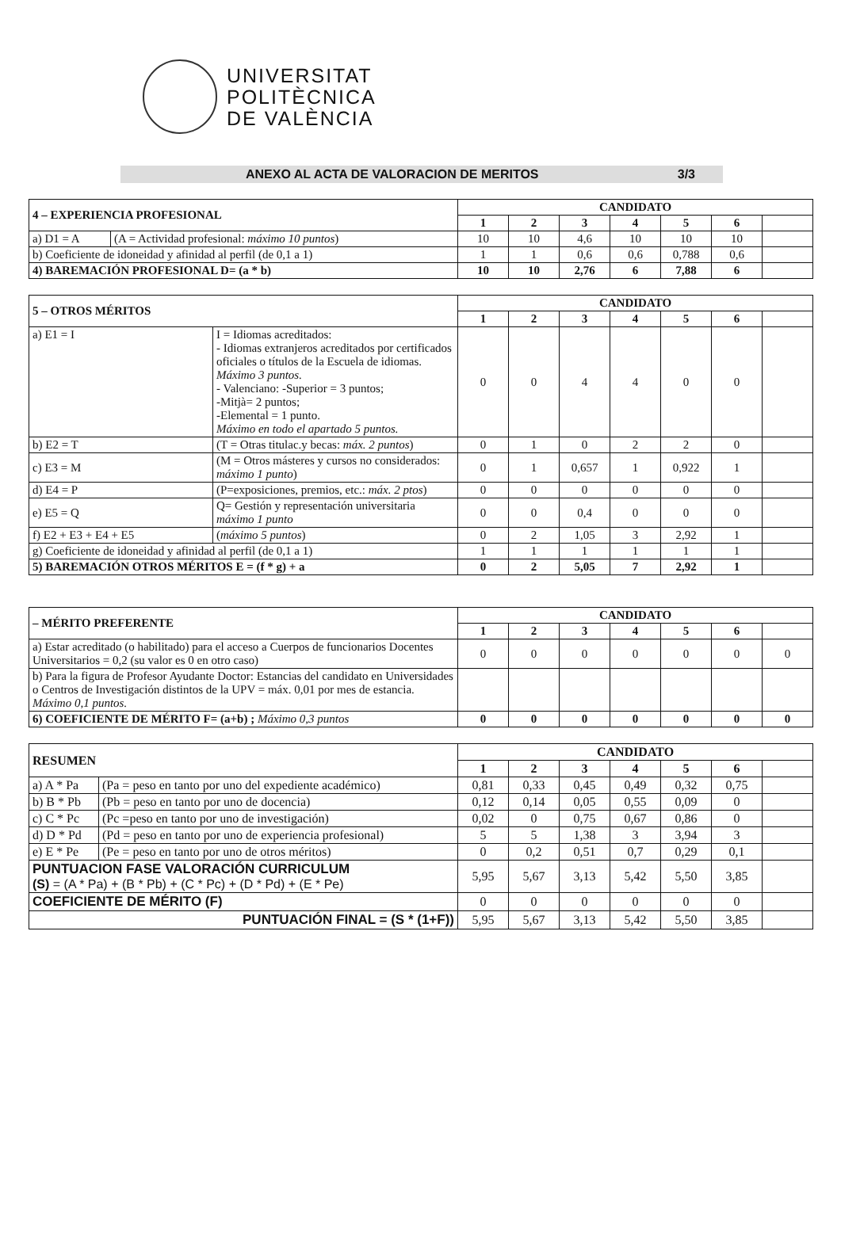UNIVERSITAT
POLITÈCNICA
DE VALÈNCIA
ANEXO AL ACTA DE VALORACION DE MERITOS 3/3
| 4 – EXPERIENCIA PROFESIONAL | | CANDIDATO | | | | | | |
| | | 1 | 2 | 3 | 4 | 5 | 6 | |
| a) D1 = A | (A = Actividad profesional: máximo 10 puntos ) | 10 | 10 | 4,6 | 10 | 10 | 10 | |
| b) Coeficiente de idoneidad y afinidad al perfil (de 0,1 a 1) | | 1 | 1 | 0,6 | 0,6 | 0,788 | 0,6 | |
| 4) BAREMACIÓN PROFESIONAL D= (a * b) | | 10 | 10 | 2,76 | 6 | 7,88 | 6 | |
| 5 – OTROS MÉRITOS | | CANDIDATO | | | | | | |
| | | 1 | 2 | 3 | 4 | 5 | 6 | |
| a) E1 = I | I = Idiomas acreditados: - Idiomas extranjeros acreditados por certificados oficiales o títulos de la Escuela de idiomas. Máximo 3 puntos. - Valenciano: -Superior = 3 puntos; -Mitjà= 2 puntos; -Elemental = 1 punto. Máximo en todo el apartado 5 puntos. | 0 | 0 | 4 | 4 | 0 | 0 | |
| b) E2 = T | (T = Otras titulac.y becas: máx. 2 puntos ) | 0 | 1 | 0 | 2 | 2 | 0 | |
| c) E3 = M | (M = Otros másteres y cursos no considerados: máximo 1 punto ) | 0 | 1 | 0,657 | 1 | 0,922 | 1 | |
| d) E4 = P | (P=exposiciones, premios, etc.: máx. 2 ptos ) | 0 | 0 | 0 | 0 | 0 | 0 | |
| e) E5 = Q | Q= Gestión y representación universitaria máximo 1 punto | 0 | 0 | 0,4 | 0 | 0 | 0 | |
| f) E2 + E3 + E4 + E5 | ( máximo 5 puntos ) | 0 | 2 | 1,05 | 3 | 2,92 | 1 | |
| g) Coeficiente de idoneidad y afinidad al perfil (de 0,1 a 1) | | 1 | 1 | 1 | 1 | 1 | 1 | |
| 5) BAREMACIÓN OTROS MÉRITOS E = (f * g) + a | | 0 | 2 | 5,05 | 7 | 2,92 | 1 | |
| – MÉRITO PREFERENTE | CANDIDATO | | | | | | |
| | 1 | 2 | 3 | 4 | 5 | 6 | |
| a) Estar acreditado (o habilitado) para el acceso a Cuerpos de funcionarios Docentes Universitarios = 0,2 (su valor es 0 en otro caso) | 0 | 0 | 0 | 0 | 0 | 0 | 0 |
| b) Para la figura de Profesor Ayudante Doctor: Estancias del candidato en Universidades o Centros de Investigación distintos de la UPV = máx. 0,01 por mes de estancia. Máximo 0,1 puntos. | | | | | | | |
| 6) COEFICIENTE DE MÉRITO F= (a+b) ; Máximo 0,3 puntos | 0 | 0 | 0 | 0 | 0 | 0 | 0 |
| RESUMEN | | CANDIDATO | | | | | | |
| | | 1 | 2 | 3 | 4 | 5 | 6 | |
| a) A * Pa | (Pa = peso en tanto por uno del expediente académico) | 0,81 | 0,33 | 0,45 | 0,49 | 0,32 | 0,75 | |
| b) B * Pb | (Pb = peso en tanto por uno de docencia) | 0,12 | 0,14 | 0,05 | 0,55 | 0,09 | 0 | |
| c) C * Pc | (Pc =peso en tanto por uno de investigación) | 0,02 | 0 | 0,75 | 0,67 | 0,86 | 0 | |
| d) D * Pd | (Pd = peso en tanto por uno de experiencia profesional) | 5 | 5 | 1,38 | 3 | 3,94 | 3 | |
| e) E * Pe | (Pe = peso en tanto por uno de otros méritos) | 0 | 0,2 | 0,51 | 0,7 | 0,29 | 0,1 | |
| PUNTUACION FASE VALORACIÓN CURRICULUM (S) = (A * Pa) + (B * Pb) + (C * Pc) + (D * Pd) + (E * Pe) | | 5,95 | 5,67 | 3,13 | 5,42 | 5,50 | 3,85 | |
| COEFICIENTE DE MÉRITO (F) | | 0 | 0 | 0 | 0 | 0 | 0 | |
| PUNTUACIÓN FINAL = (S * (1+F)) | | 5,95 | 5,67 | 3,13 | 5,42 | 5,50 | 3,85 | |